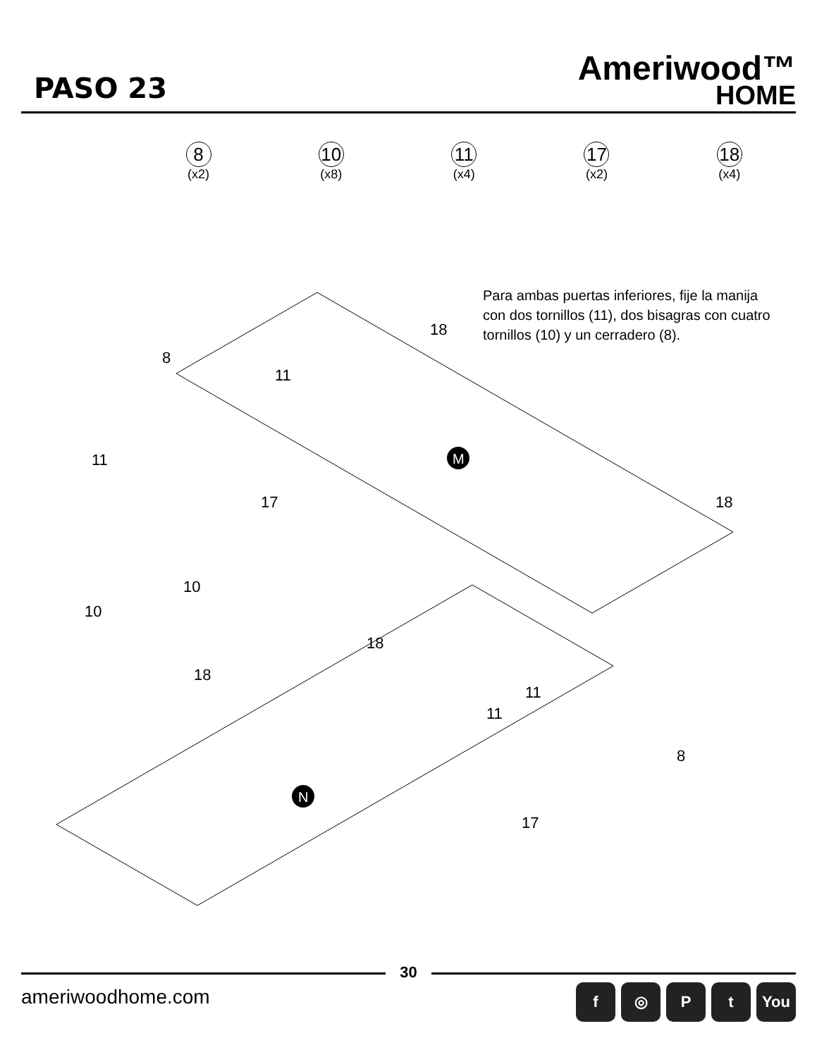PASO 23
Ameriwood™
HOME
8
(x2)
10
(x8)
11
(x4)
17
(x2)
18
(x4)
Para ambas puertas inferiores, fije la manija con dos tornillos (11), dos bisagras con cuatro tornillos (10) y un cerradero (8).
M
N
8
18
11
11
17
18
10
10
18
18
11
11
8
17
30
ameriwoodhome.com
f ◎ P t You